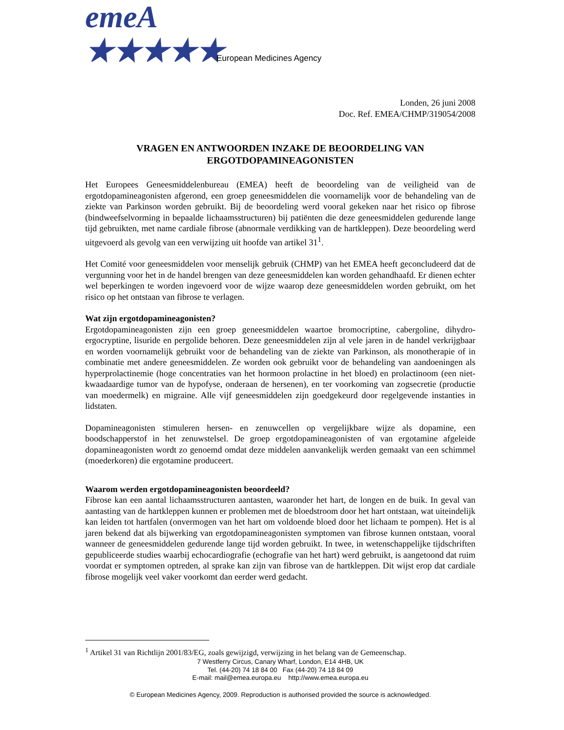emeA ★★★★★
European Medicines Agency
Londen, 26 juni 2008
Doc. Ref. EMEA/CHMP/319054/2008
VRAGEN EN ANTWOORDEN INZAKE DE BEOORDELING VAN ERGOTDOPAMINEAGONISTEN
Het Europees Geneesmiddelenbureau (EMEA) heeft de beoordeling van de veiligheid van de ergotdopamineagonisten afgerond, een groep geneesmiddelen die voornamelijk voor de behandeling van de ziekte van Parkinson worden gebruikt. Bij de beoordeling werd vooral gekeken naar het risico op fibrose (bindweefselvorming in bepaalde lichaamsstructuren) bij patiënten die deze geneesmiddelen gedurende lange tijd gebruikten, met name cardiale fibrose (abnormale verdikking van de hartkleppen). Deze beoordeling werd uitgevoerd als gevolg van een verwijzing uit hoofde van artikel 31<sup>1</sup>.
Het Comité voor geneesmiddelen voor menselijk gebruik (CHMP) van het EMEA heeft geconcludeerd dat de vergunning voor het in de handel brengen van deze geneesmiddelen kan worden gehandhaafd. Er dienen echter wel beperkingen te worden ingevoerd voor de wijze waarop deze geneesmiddelen worden gebruikt, om het risico op het ontstaan van fibrose te verlagen.
Wat zijn ergotdopamineagonisten?
Ergotdopamineagonisten zijn een groep geneesmiddelen waartoe bromocriptine, cabergoline, dihydro-ergocryptine, lisuride en pergolide behoren. Deze geneesmiddelen zijn al vele jaren in de handel verkrijgbaar en worden voornamelijk gebruikt voor de behandeling van de ziekte van Parkinson, als monotherapie of in combinatie met andere geneesmiddelen. Ze worden ook gebruikt voor de behandeling van aandoeningen als hyperprolactinemie (hoge concentraties van het hormoon prolactine in het bloed) en prolactinoom (een niet-kwaadaardige tumor van de hypofyse, onderaan de hersenen), en ter voorkoming van zogsecretie (productie van moedermelk) en migraine. Alle vijf geneesmiddelen zijn goedgekeurd door regelgevende instanties in lidstaten.
Dopamineagonisten stimuleren hersen- en zenuwcellen op vergelijkbare wijze als dopamine, een boodschapperstof in het zenuwstelsel. De groep ergotdopamineagonisten of van ergotamine afgeleide dopamineagonisten wordt zo genoemd omdat deze middelen aanvankelijk werden gemaakt van een schimmel (moederkoren) die ergotamine produceert.
Waarom werden ergotdopamineagonisten beoordeeld?
Fibrose kan een aantal lichaamsstructuren aantasten, waaronder het hart, de longen en de buik. In geval van aantasting van de hartkleppen kunnen er problemen met de bloedstroom door het hart ontstaan, wat uiteindelijk kan leiden tot hartfalen (onvermogen van het hart om voldoende bloed door het lichaam te pompen). Het is al jaren bekend dat als bijwerking van ergotdopamineagonisten symptomen van fibrose kunnen ontstaan, vooral wanneer de geneesmiddelen gedurende lange tijd worden gebruikt. In twee, in wetenschappelijke tijdschriften gepubliceerde studies waarbij echocardiografie (echografie van het hart) werd gebruikt, is aangetoond dat ruim voordat er symptomen optreden, al sprake kan zijn van fibrose van de hartkleppen. Dit wijst erop dat cardiale fibrose mogelijk veel vaker voorkomt dan eerder werd gedacht.
<sup>1</sup> Artikel 31 van Richtlijn 2001/83/EG, zoals gewijzigd, verwijzing in het belang van de Gemeenschap.
7 Westferry Circus, Canary Wharf, London, E14 4HB, UK
Tel. (44-20) 74 18 84 00 Fax (44-20) 74 18 84 09
E-mail: mail@emea.europa.eu http://www.emea.europa.eu
© European Medicines Agency, 2009. Reproduction is authorised provided the source is acknowledged.